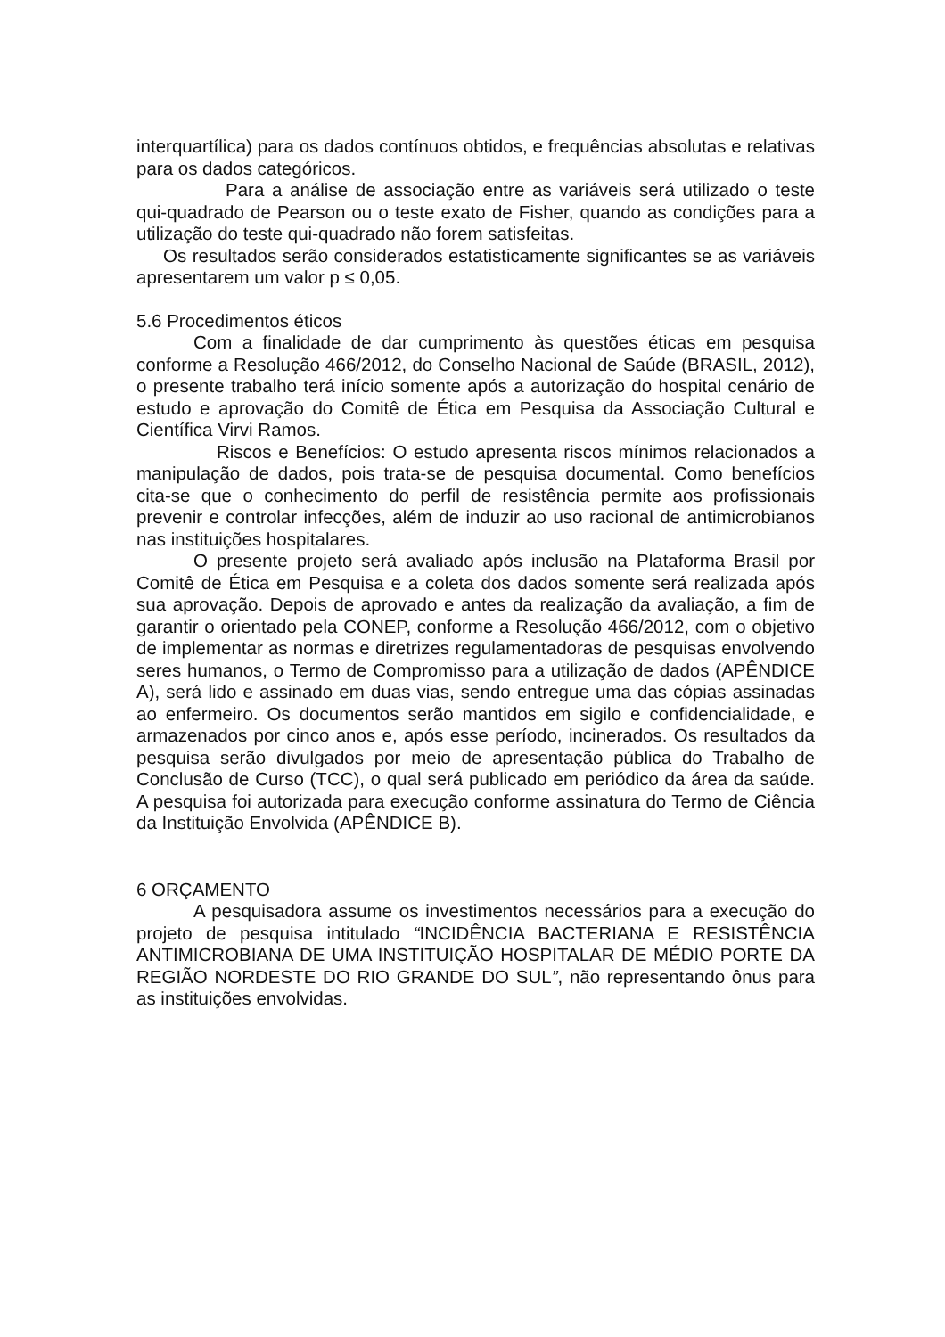interquartílica) para os dados contínuos obtidos, e frequências absolutas e relativas para os dados categóricos.
Para a análise de associação entre as variáveis será utilizado o teste qui-quadrado de Pearson ou o teste exato de Fisher, quando as condições para a utilização do teste qui-quadrado não forem satisfeitas.
Os resultados serão considerados estatisticamente significantes se as variáveis apresentarem um valor p ≤ 0,05.
5.6 Procedimentos éticos
Com a finalidade de dar cumprimento às questões éticas em pesquisa conforme a Resolução 466/2012, do Conselho Nacional de Saúde (BRASIL, 2012), o presente trabalho terá início somente após a autorização do hospital cenário de estudo e aprovação do Comitê de Ética em Pesquisa da Associação Cultural e Científica Virvi Ramos.
Riscos e Benefícios: O estudo apresenta riscos mínimos relacionados a manipulação de dados, pois trata-se de pesquisa documental. Como benefícios cita-se que o conhecimento do perfil de resistência permite aos profissionais prevenir e controlar infecções, além de induzir ao uso racional de antimicrobianos nas instituições hospitalares.
O presente projeto será avaliado após inclusão na Plataforma Brasil por Comitê de Ética em Pesquisa e a coleta dos dados somente será realizada após sua aprovação. Depois de aprovado e antes da realização da avaliação, a fim de garantir o orientado pela CONEP, conforme a Resolução 466/2012, com o objetivo de implementar as normas e diretrizes regulamentadoras de pesquisas envolvendo seres humanos, o Termo de Compromisso para a utilização de dados (APÊNDICE A), será lido e assinado em duas vias, sendo entregue uma das cópias assinadas ao enfermeiro. Os documentos serão mantidos em sigilo e confidencialidade, e armazenados por cinco anos e, após esse período, incinerados. Os resultados da pesquisa serão divulgados por meio de apresentação pública do Trabalho de Conclusão de Curso (TCC), o qual será publicado em periódico da área da saúde. A pesquisa foi autorizada para execução conforme assinatura do Termo de Ciência da Instituição Envolvida (APÊNDICE B).
6 ORÇAMENTO
A pesquisadora assume os investimentos necessários para a execução do projeto de pesquisa intitulado “INCIDÊNCIA BACTERIANA E RESISTÊNCIA ANTIMICROBIANA DE UMA INSTITUIÇÃO HOSPITALAR DE MÉDIO PORTE DA REGIÃO NORDESTE DO RIO GRANDE DO SUL”, não representando ônus para as instituições envolvidas.